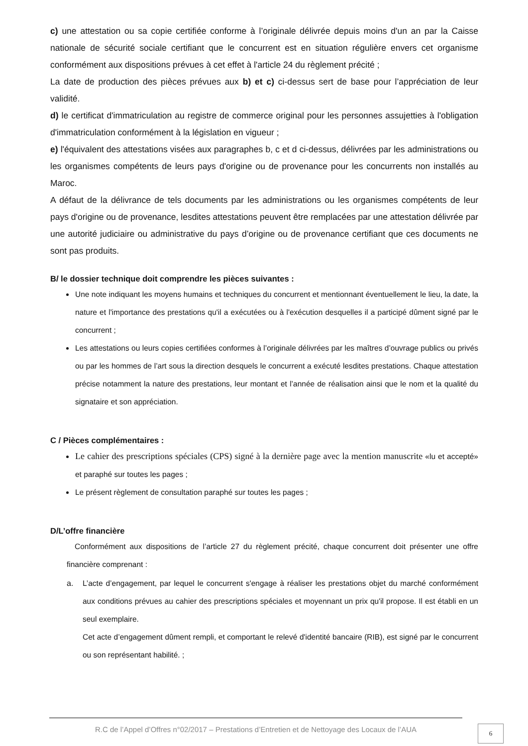c) une attestation ou sa copie certifiée conforme à l’originale délivrée depuis moins d'un an par la Caisse nationale de sécurité sociale certifiant que le concurrent est en situation régulière envers cet organisme conformément aux dispositions prévues à cet effet à l'article 24 du règlement précité ;
La date de production des pièces prévues aux b) et c) ci-dessus sert de base pour l’appréciation de leur validité.
d) le certificat d'immatriculation au registre de commerce original pour les personnes assujetties à l'obligation d'immatriculation conformément à la législation en vigueur ;
e) l'équivalent des attestations visées aux paragraphes b, c et d ci-dessus, délivrées par les administrations ou les organismes compétents de leurs pays d'origine ou de provenance pour les concurrents non installés au Maroc.
A défaut de la délivrance de tels documents par les administrations ou les organismes compétents de leur pays d'origine ou de provenance, lesdites attestations peuvent être remplacées par une attestation délivrée par une autorité judiciaire ou administrative du pays d’origine ou de provenance certifiant que ces documents ne sont pas produits.
B/ le dossier technique doit comprendre les pièces suivantes :
Une note indiquant les moyens humains et techniques du concurrent et mentionnant éventuellement le lieu, la date, la nature et l'importance des prestations qu'il a exécutées ou à l'exécution desquelles il a participé dûment signé par le concurrent ;
Les attestations ou leurs copies certifiées conformes à l’originale délivrées par les maîtres d’ouvrage publics ou privés ou par les hommes de l’art sous la direction desquels le concurrent a exécuté lesdites prestations. Chaque attestation précise notamment la nature des prestations, leur montant et l’année de réalisation ainsi que le nom et la qualité du signataire et son appréciation.
C / Pièces complémentaires :
Le cahier des prescriptions spéciales (CPS) signé à la dernière page avec la mention manuscrite «lu et accepté» et paraphé sur toutes les pages ;
Le présent règlement de consultation paraphé sur toutes les pages ;
D/L’offre financière
Conformément aux dispositions de l’article 27 du règlement précité, chaque concurrent doit présenter une offre financière comprenant :
a. L’acte d’engagement, par lequel le concurrent s'engage à réaliser les prestations objet du marché conformément aux conditions prévues au cahier des prescriptions spéciales et moyennant un prix qu'il propose. Il est établi en un seul exemplaire.
Cet acte d’engagement dûment rempli, et comportant le relevé d'identité bancaire (RIB), est signé par le concurrent ou son représentant habilité. ;
R.C de l’Appel d’Offres n°02/2017 – Prestations d’Entretien et de Nettoyage des Locaux de l’AUA
6